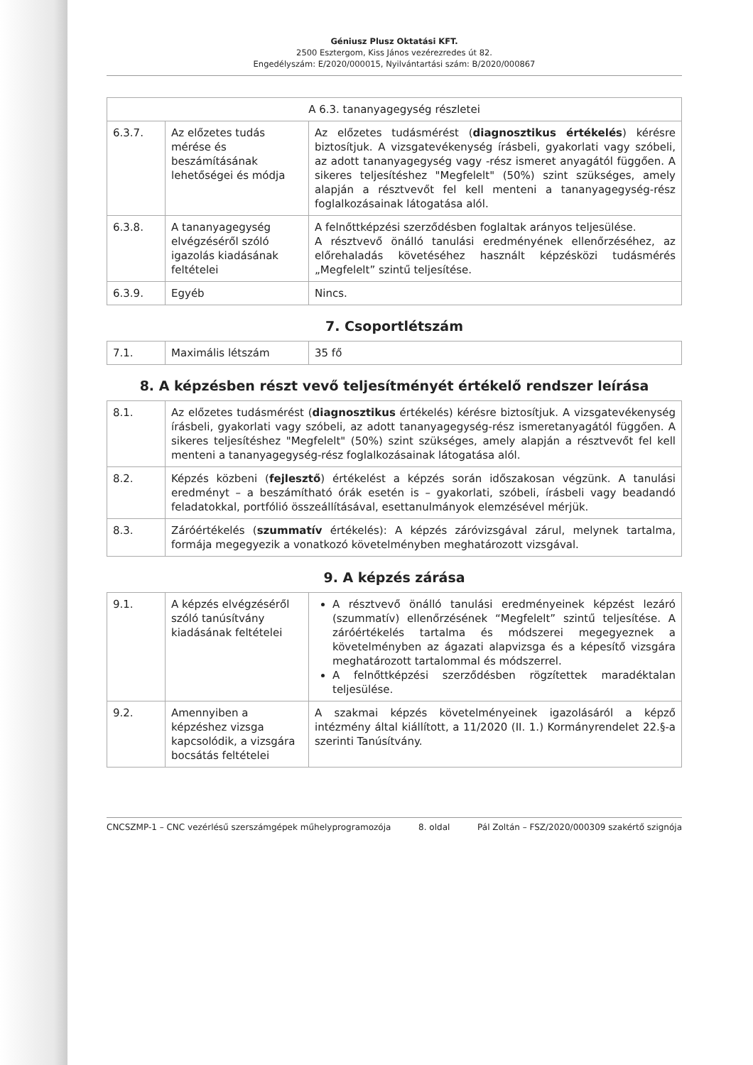Géniusz Plusz Oktatási KFT.
2500 Esztergom, Kiss János vezérezredes út 82.
Engedélyszám: E/2020/000015, Nyilvántartási szám: B/2020/000867
| A 6.3. tananyagegység részletei | | |
| --- | --- | --- |
| 6.3.7. | Az előzetes tudás mérése és beszámításának lehetőségei és módja | Az előzetes tudásmérést ( diagnosztikus értékelés ) kérésre biztosítjuk. A vizsgatevékenység írásbeli, gyakorlati vagy szóbeli, az adott tananyagegység vagy -rész ismeret anyagától függően. A sikeres teljesítéshez "Megfelelt" (50%) szint szükséges, amely alapján a résztvevőt fel kell menteni a tananyagegység-rész foglalkozásainak látogatása alól. |
| 6.3.8. | A tananyagegység elvégzéséről szóló igazolás kiadásának feltételei | A felnőttképzési szerződésben foglaltak arányos teljesülése. A résztvevő önálló tanulási eredményének ellenőrzéséhez, az előrehaladás követéséhez használt képzésközi tudásmérés „Megfelelt” szintű teljesítése. |
| 6.3.9. | Egyéb | Nincs. |
7. Csoportlétszám
| 7.1. | Maximális létszám | 35 fő |
8. A képzésben részt vevő teljesítményét értékelő rendszer leírása
| 8.1. | Az előzetes tudásmérést ( diagnosztikus értékelés) kérésre biztosítjuk. A vizsgatevékenység írásbeli, gyakorlati vagy szóbeli, az adott tananyagegység-rész ismeretanyagától függően. A sikeres teljesítéshez "Megfelelt" (50%) szint szükséges, amely alapján a résztvevőt fel kell menteni a tananyagegység-rész foglalkozásainak látogatása alól. |
| 8.2. | Képzés közbeni ( fejlesztő ) értékelést a képzés során időszakosan végzünk. A tanulási eredményt – a beszámítható órák esetén is – gyakorlati, szóbeli, írásbeli vagy beadandó feladatokkal, portfólió összeállításával, esettanulmányok elemzésével mérjük. |
| 8.3. | Záróértékelés ( szummatív értékelés): A képzés záróvizsgával zárul, melynek tartalma, formája megegyezik a vonatkozó követelményben meghatározott vizsgával. |
9. A képzés zárása
| 9.1. | A képzés elvégzéséről szóló tanúsítvány kiadásának feltételei | A résztvevő önálló tanulási eredményeinek képzést lezáró (szummatív) ellenőrzésének “Megfelelt” szintű teljesítése. A záróértékelés tartalma és módszerei megegyeznek a követelményben az ágazati alapvizsga és a képesítő vizsgára meghatározott tartalommal és módszerrel. A felnőttképzési szerződésben rögzítettek maradéktalan teljesülése. |
| 9.2. | Amennyiben a képzéshez vizsga kapcsolódik, a vizsgára bocsátás feltételei | A szakmai képzés követelményeinek igazolásáról a képző intézmény által kiállított, a 11/2020 (II. 1.) Kormányrendelet 22.§-a szerinti Tanúsítvány. |
CNCSZMP-1 – CNC vezérlésű szerszámgépek műhelyprogramozója 8. oldal Pál Zoltán – FSZ/2020/000309 szakértő szignója